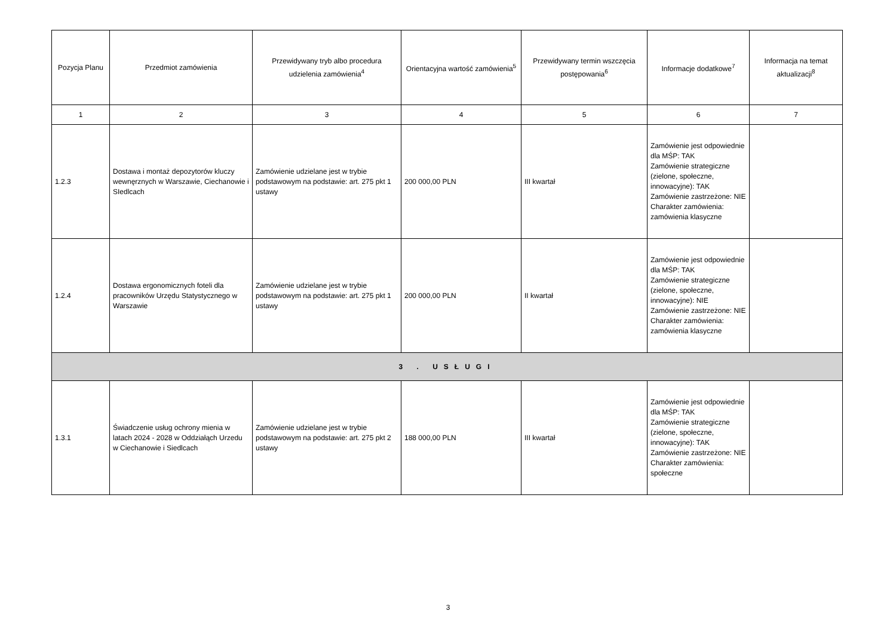| Pozycja Planu | Przedmiot zamówienia | Przewidywany tryb albo procedura udzielenia zamówienia<sup>4</sup> | Orientacyjna wartość zamówienia<sup>5</sup> | Przewidywany termin wszczęcia postępowania<sup>6</sup> | Informacje dodatkowe<sup>7</sup> | Informacja na temat aktualizacji<sup>8</sup> |
| --- | --- | --- | --- | --- | --- | --- |
| 1 | 2 | 3 | 4 | 5 | 6 | 7 |
| 1.2.3 | Dostawa i montaż depozytorów kluczy wewnęrznych w Warszawie, Ciechanowie i SIedlcach | Zamówienie udzielane jest w trybie podstawowym na podstawie: art. 275 pkt 1 ustawy | 200 000,00 PLN | III kwartał | Zamówienie jest odpowiednie dla MŚP: TAK Zamówienie strategiczne (zielone, społeczne, innowacyjne): TAK Zamówienie zastrzeżone: NIE Charakter zamówienia: zamówienia klasyczne | |
| 1.2.4 | Dostawa ergonomicznych foteli dla pracowników Urzędu Statystycznego w Warszawie | Zamówienie udzielane jest w trybie podstawowym na podstawie: art. 275 pkt 1 ustawy | 200 000,00 PLN | II kwartał | Zamówienie jest odpowiednie dla MŚP: TAK Zamówienie strategiczne (zielone, społeczne, innowacyjne): NIE Zamówienie zastrzeżone: NIE Charakter zamówienia: zamówienia klasyczne | |
| 3 . USŁUGI | | | | | | |
| 1.3.1 | Świadczenie usług ochrony mienia w latach 2024 - 2028 w Oddziałąch Urzedu w Ciechanowie i Siedlcach | Zamówienie udzielane jest w trybie podstawowym na podstawie: art. 275 pkt 2 ustawy | 188 000,00 PLN | III kwartał | Zamówienie jest odpowiednie dla MŚP: TAK Zamówienie strategiczne (zielone, społeczne, innowacyjne): TAK Zamówienie zastrzeżone: NIE Charakter zamówienia: społeczne | |
3